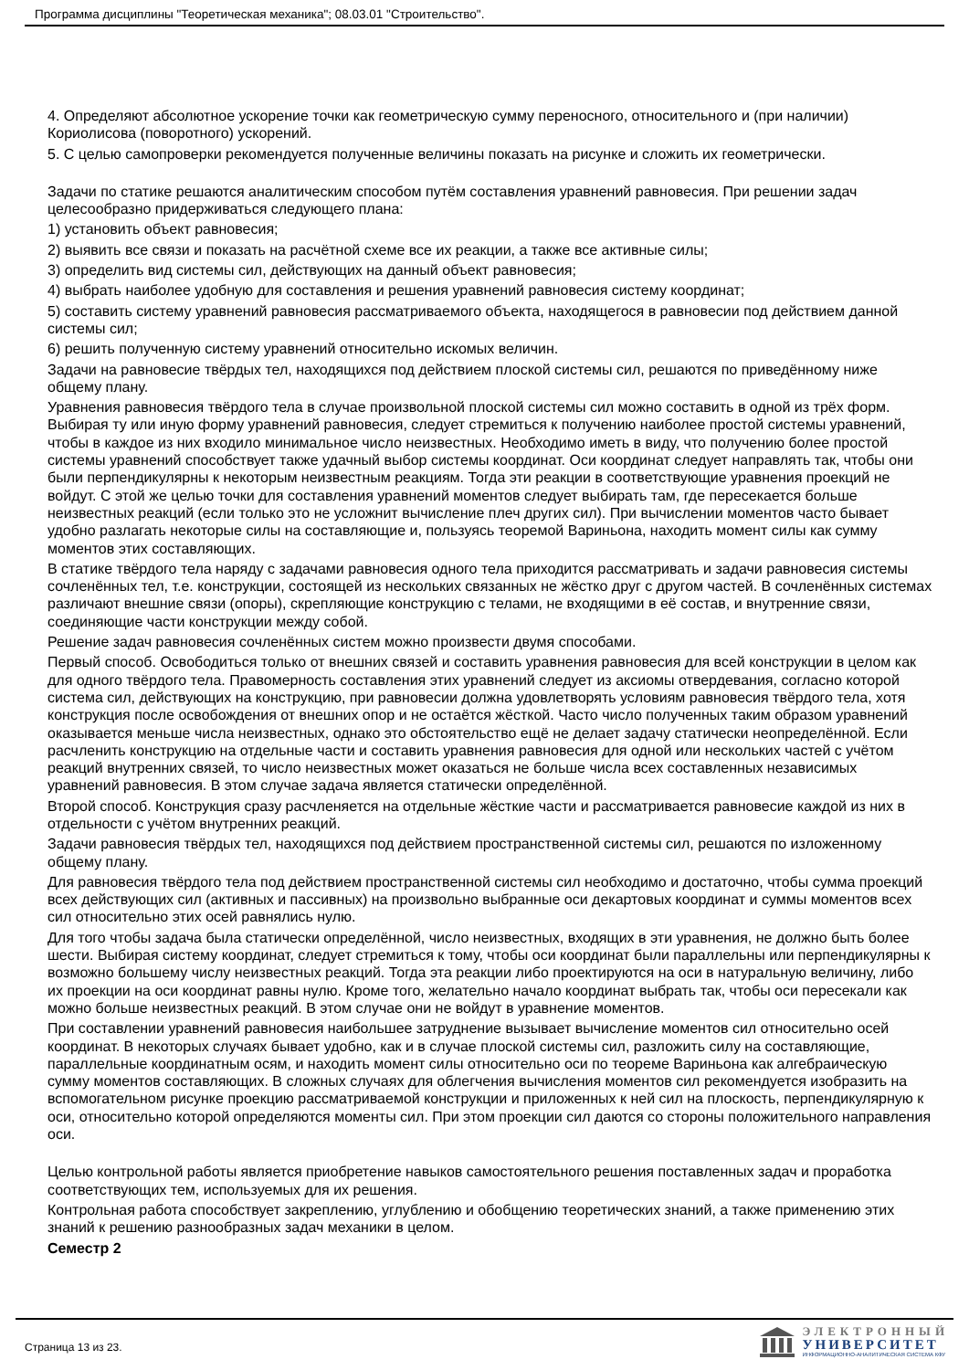Программа дисциплины "Теоретическая механика"; 08.03.01 "Строительство".
4. Определяют абсолютное ускорение точки как геометрическую сумму переносного, относительного и (при наличии) Кориолисова (поворотного) ускорений.
5. С целью самопроверки рекомендуется полученные величины показать на рисунке и сложить их геометрически.
Задачи по статике решаются аналитическим способом путём составления уравнений равновесия. При решении задач целесообразно придерживаться следующего плана:
1) установить объект равновесия;
2) выявить все связи и показать на расчётной схеме все их реакции, а также все активные силы;
3) определить вид системы сил, действующих на данный объект равновесия;
4) выбрать наиболее удобную для составления и решения уравнений равновесия систему координат;
5) составить систему уравнений равновесия рассматриваемого объекта, находящегося в равновесии под действием данной системы сил;
6) решить полученную систему уравнений относительно искомых величин.
Задачи на равновесие твёрдых тел, находящихся под действием плоской системы сил, решаются по приведённому ниже общему плану.
Уравнения равновесия твёрдого тела в случае произвольной плоской системы сил можно составить в одной из трёх форм. Выбирая ту или иную форму уравнений равновесия, следует стремиться к получению наиболее простой системы уравнений, чтобы в каждое из них входило минимальное число неизвестных. Необходимо иметь в виду, что получению более простой системы уравнений способствует также удачный выбор системы координат. Оси координат следует направлять так, чтобы они были перпендикулярны к некоторым неизвестным реакциям. Тогда эти реакции в соответствующие уравнения проекций не войдут. С этой же целью точки для составления уравнений моментов следует выбирать там, где пересекается больше неизвестных реакций (если только это не усложнит вычисление плеч других сил). При вычислении моментов часто бывает удобно разлагать некоторые силы на составляющие и, пользуясь теоремой Вариньона, находить момент силы как сумму моментов этих составляющих.
В статике твёрдого тела наряду с задачами равновесия одного тела приходится рассматривать и задачи равновесия системы сочленённых тел, т.е. конструкции, состоящей из нескольких связанных не жёстко друг с другом частей. В сочленённых системах различают внешние связи (опоры), скрепляющие конструкцию с телами, не входящими в её состав, и внутренние связи, соединяющие части конструкции между собой.
Решение задач равновесия сочленённых систем можно произвести двумя способами.
Первый способ. Освободиться только от внешних связей и составить уравнения равновесия для всей конструкции в целом как для одного твёрдого тела. Правомерность составления этих уравнений следует из аксиомы отвердевания, согласно которой система сил, действующих на конструкцию, при равновесии должна удовлетворять условиям равновесия твёрдого тела, хотя конструкция после освобождения от внешних опор и не остаётся жёсткой. Часто число полученных таким образом уравнений оказывается меньше числа неизвестных, однако это обстоятельство ещё не делает задачу статически неопределённой. Если расчленить конструкцию на отдельные части и составить уравнения равновесия для одной или нескольких частей с учётом реакций внутренних связей, то число неизвестных может оказаться не больше числа всех составленных независимых уравнений равновесия. В этом случае задача является статически определённой.
Второй способ. Конструкция сразу расчленяется на отдельные жёсткие части и рассматривается равновесие каждой из них в отдельности с учётом внутренних реакций.
Задачи равновесия твёрдых тел, находящихся под действием пространственной системы сил, решаются по изложенному общему плану.
Для равновесия твёрдого тела под действием пространственной системы сил необходимо и достаточно, чтобы сумма проекций всех действующих сил (активных и пассивных) на произвольно выбранные оси декартовых координат и суммы моментов всех сил относительно этих осей равнялись нулю.
Для того чтобы задача была статически определённой, число неизвестных, входящих в эти уравнения, не должно быть более шести. Выбирая систему координат, следует стремиться к тому, чтобы оси координат были параллельны или перпендикулярны к возможно большему числу неизвестных реакций. Тогда эта реакции либо проектируются на оси в натуральную величину, либо их проекции на оси координат равны нулю. Кроме того, желательно начало координат выбрать так, чтобы оси пересекали как можно больше неизвестных реакций. В этом случае они не войдут в уравнение моментов.
При составлении уравнений равновесия наибольшее затруднение вызывает вычисление моментов сил относительно осей координат. В некоторых случаях бывает удобно, как и в случае плоской системы сил, разложить силу на составляющие, параллельные координатным осям, и находить момент силы относительно оси по теореме Вариньона как алгебраическую сумму моментов составляющих. В сложных случаях для облегчения вычисления моментов сил рекомендуется изобразить на вспомогательном рисунке проекцию рассматриваемой конструкции и приложенных к ней сил на плоскость, перпендикулярную к оси, относительно которой определяются моменты сил. При этом проекции сил даются со стороны положительного направления оси.
Целью контрольной работы является приобретение навыков самостоятельного решения поставленных задач и проработка соответствующих тем, используемых для их решения.
Контрольная работа способствует закреплению, углублению и обобщению теоретических знаний, а также применению этих знаний к решению разнообразных задач механики в целом.
Семестр 2
Страница 13 из 23.
ЭЛЕКТРОННЫЙ
УНИВЕРСИТЕТ
ИНФОРМАЦИОННО-АНАЛИТИЧЕСКАЯ СИСТЕМА КФУ